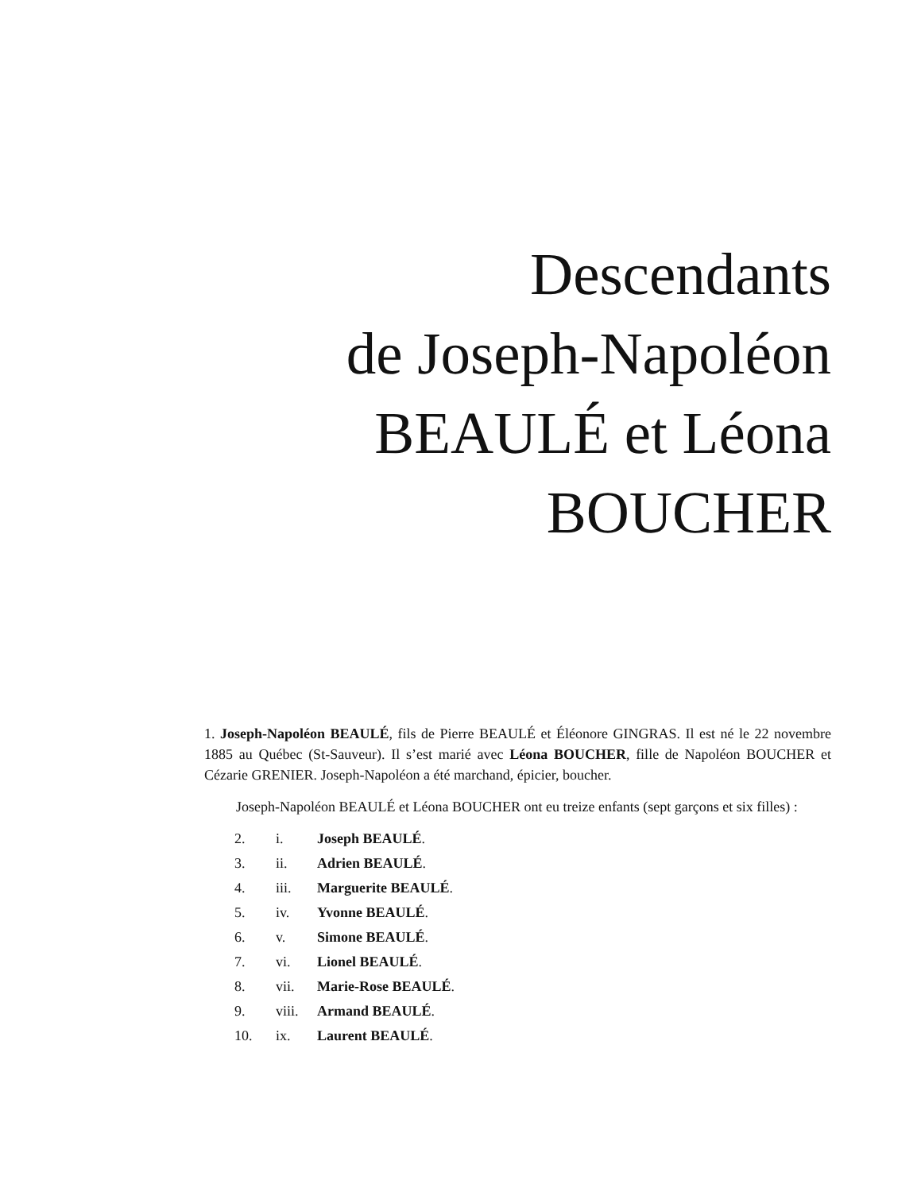Descendants
de Joseph-Napoléon
BEAULÉ et Léona
BOUCHER
1. Joseph-Napoléon BEAULÉ, fils de Pierre BEAULÉ et Éléonore GINGRAS. Il est né le 22 novembre 1885 au Québec (St-Sauveur). Il s’est marié avec Léona BOUCHER, fille de Napoléon BOUCHER et Cézarie GRENIER. Joseph-Napoléon a été marchand, épicier, boucher.
Joseph-Napoléon BEAULÉ et Léona BOUCHER ont eu treize enfants (sept garçons et six filles) :
| 2. | i. | Joseph BEAULÉ . |
| 3. | ii. | Adrien BEAULÉ . |
| 4. | iii. | Marguerite BEAULÉ . |
| 5. | iv. | Yvonne BEAULÉ . |
| 6. | v. | Simone BEAULÉ . |
| 7. | vi. | Lionel BEAULÉ . |
| 8. | vii. | Marie-Rose BEAULÉ . |
| 9. | viii. | Armand BEAULÉ . |
| 10. | ix. | Laurent BEAULÉ . |